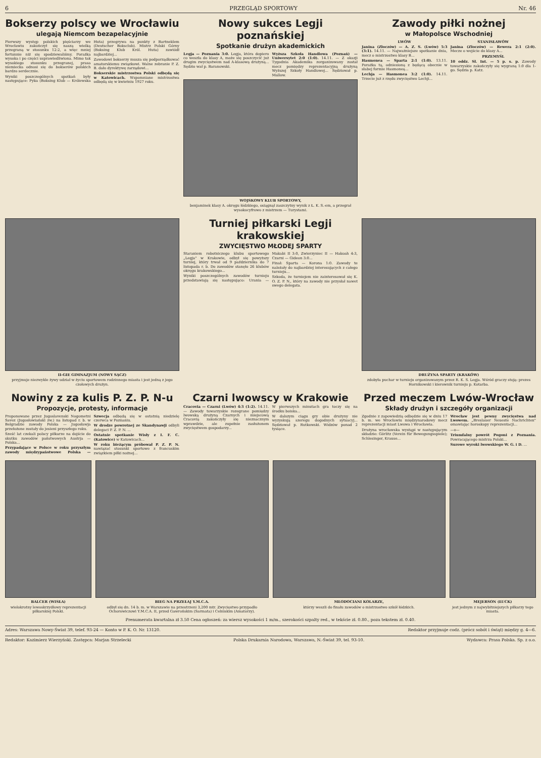6 PRZEGLĄD SPORTOWY Nr. 46
Bokserzy polscy we Wrocławiu
ulegają Niemcom bezapelacyjnie
Pierwszy występ polskich pięściarzy we Wrocławiu zakończył się naszą wielką przegraną w stosunku 12:2, a więc mniej fortunnie niż się spodziewaliśmy. Porażka wysoka i po części usprawiedliwiona. Mimo tak wysokiego stosunku przegranej, prasa niemiecka odnosi się do bokserów polskich bardzo serdecznie.
Wyniki poszczególnych spotkań były następujące: Pyka (Boksing Klub — Królewska Huta) przegrywa na punkty z Bartneklem (Deutscher Boksclub). Mistrz Polski Górny (Boksing Klub Król. Huta) zawiódł najbardziej...
Zawodowi bokserzy musza się podporządkować amatorskiemu związkowi. Walne zebranie P. Z. B. dało dyrektywę zarządowi...
Bokserskie mistrzostwa Polski odbędą się w Katowicach. Wspomniane mistrzostwa odbędą się w kwietniu 1927 roku.
Nowy sukces Legji poznańskiej
Spotkanie drużyn akademickich
Legja — Poznania 3:0. Legja, która dopiero co weszła do klasy A, może się poszczycić już drugim zwycięstwem nad A-klasową drużyną... Sędzio wał p. Baranowski.
Wyższa Szkoła Handlowa (Poznań) — Uniwersytet 2:0 (1:0). 14.11. — Z okazji Tygodnia Akademika zorganizowany został mecz pomiędzy reprezentacyjną drużyną Wyższej Szkoły Handlowej... Sędziował p. Mallow.
WOJSKOWY KLUB SPORTOWY,
benjaminek klasy A. okręgu łódzkiego, osiągnął zaszczytny wynik z Ł. K. S.-em, a przegrał wysokocyfrowo z mistrzem — Turystami.
Zawody piłki nożnej
w Małopolsce Wschodniej
LWÓW
Janina (Złoczów) — A. Z. S. (Lwów) 5:3 (3:1). 14.11. — Najważniejsze spotkanie dnia, mecz o mistrzostwo klasy B...
Hasmonea — Sparta 2:1 (1:0). 13.11. Porażka tą, odniesioną z będącą obecnie w słabej formie Hasmoneą...
Lechja — Hasmonea 3:2 (1:0). 14.11. Trzecie już z rzędu zwycięstwo Lechji...
STANISŁAWÓW
Janina (Złoczów) — Rewera 2:1 (2:0). Mecze o wejście do klasy A...
PRZEMYŚL
10 oddz. Sł. Int. — 5 p. s. p. Zawody towarzyskie zakończyły się wygraną 1:0 dla 1-go. Sędzia p. Katz.
II-GIE GIMNAZJUM (NOWY SĄCZ)
przyjmuje niezwykle żywy udział w życiu sportowem rodzinnego miasta i jest jedną z jego czołowych drużyn.
Turniej piłkarski Legji krakowskiej
ZWYCIĘSTWO MŁODEJ SPARTY
Staraniem robotniczego klubu sportowego „Legja" w Krakowie, odbył się powyższy turniej, który trwał od 9 października do 7 listopada r. b. Do zawodów stanęło 26 klubów okręgu krakowskiego...
Wyniki poszczególnych zawodów turnieju przedstawiają się następująco: Urania — Makabi II 3:0, Zwierzyniec II — Hakoah 4:3, Czarni — Gideon 3:0...
Finał: Sparta — Korona 1:0. Zawody te należały do najbardziej interesujących z całego turnieju...
Szkoda, że turniejem nie zainteresował się K. O. Z. P. N., który na zawody nie przysłał nawet swego delegata.
DRUŻYNA SPARTY (KRAKÓW)
zdobyła puchar w turnieju organizowanym przez R. K. S. Legja. Wśród graczy stoją: prezes Hornikowski i kierownik turnieju p. Kotarba.
Nowiny z za kulis P. Z. P. N-u
Propozycje, protesty, informacje
Proponowane przez Jugoslavenski Nogometni Savez (Jugosłowiański zw.) na listopad r. b. w Belgradzie zawody Polska — Jugosławja przełożone zostały do jesieni przyszłego roku.
Sześć lat czekali polscy piłkarze na dojście do skutku zawodów państwowych Austrja — Polska...
Przypadające w Polsce w roku przyszłym zawody międzypaństwowe Polska — Szwecja odbędą się w ostatnią niedzielę czerwca w Poznaniu.
W drodze powrotnej ze Skandynawji odbyli delegaci P. Z. P. N. ...
Ostatnie spotkanie Wisły z I. F. C. (Katowice) w Katowicach...
W roku bieżącym próbował P. Z. P. N. nawiązać stosunki sportowe z francuskim związkiem piłki nożnej...
Czarni lwowscy w Krakowie
Cracovia — Czarni (Lwów) 4:3 (1:2). 14.11. — Zawody towarzyskie rozegrane pomiędzy lwowską drużyną Czarnych i miejscową Cracovią zakończyły się nieznacznym wprawdzie, ale zupełnie zasłużonem zwycięstwem gospodarzy...
W pierwszych minutach gra toczy się na środku boiska...
W dalszym ciągu gry obie drużyny nie wyzyskują szeregu dogodnych sytuacyj... Sędziował p. Rutkowski. Widzów ponad 2 tysiące.
Przed meczem Lwów-Wrocław
Składy drużyn i szczegóły organizacji
Zgodnie z zapowiedzią odbędzie się w dniu 17 b. m. we Wrocławiu międzynarodowy mecz reprezentacji miast Lwowa i Wrocławia.
Drużyna wrocławska wystąpi w następującym składzie: Görlitz (Verein für Bewegungsspiele); Schlesinger, Krause...
Wrocław jest pewny zwycięstwa nad Lwowem. „Breslauer Neueste Nachrichten" omawiając horoskopy reprezentacji...
—o—
Triumfalny powrót Pogoni z Poznania. Powracającego mistrza Polski...
Surowe wyroki lwowskiego W. G. i D. ...
BALCER (WISŁA)
wielokrotny lewoskrzydłowy reprezentacji piłkarskiej Polski.
BIEG NA PRZEŁAJ Y.M.C.A.
odbył się dn. 14 b. m. w Warszawie na przestrzeni 3,200 mtr. Zwycięstwo przypadło Ochorowiczowi Y.M.C.A. II, przed Gawrońskim (Sarmata) i Celniskim (Amatorzy).
MŁODOCIANI KOLARZE,
którzy weszli do finału zawodów o mistrzostwo szkół łódzkich.
MEJERSON (ŁUCK)
jest jednym z najwybitniejszych piłkarzy tego miasta.
Prenumerata kwartalna zł 3.50 Cena ogłoszeń: za wiersz wysokości 1 m/m., szerokości szpalty red., w tekście zł. 0.80., poza tekstem zł. 0.40.
Adres: Warszawa Nowy-Świat 39, telef. 93-24 — Konto w P. K. O. Nr. 13120. Redaktor przyjmuje codz. (prócz sobót i świąt) między g. 4—6.
Redaktor: Kazimierz Wierzyński. Zastępca: Marjan Strzelecki Polska Drukarnia Narodowa, Warszawa, N.-Świat 39, tel. 93-10. Wydawca: Prasa Polska. Sp. z o.o.